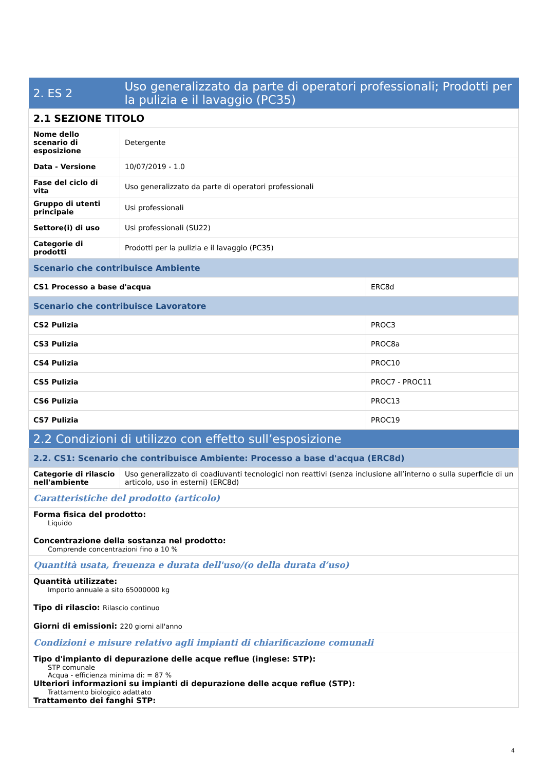| 2. ES 2 | Uso generalizzato da parte di operatori professionali; Prodotti per la pulizia e il lavaggio (PC35) | |
| 2.1 SEZIONE TITOLO | | |
| Nome dello scenario di esposizione | Detergente | |
| Data - Versione | 10/07/2019 - 1.0 | |
| Fase del ciclo di vita | Uso generalizzato da parte di operatori professionali | |
| Gruppo di utenti principale | Usi professionali | |
| Settore(i) di uso | Usi professionali (SU22) | |
| Categorie di prodotti | Prodotti per la pulizia e il lavaggio (PC35) | |
| Scenario che contribuisce Ambiente | | |
| CS1 Processo a base d'acqua | | ERC8d |
| Scenario che contribuisce Lavoratore | | |
| CS2 Pulizia | | PROC3 |
| CS3 Pulizia | | PROC8a |
| CS4 Pulizia | | PROC10 |
| CS5 Pulizia | | PROC7 - PROC11 |
| CS6 Pulizia | | PROC13 |
| CS7 Pulizia | | PROC19 |
| 2.2 Condizioni di utilizzo con effetto sull’esposizione | | |
| 2.2. CS1: Scenario che contribuisce Ambiente: Processo a base d'acqua (ERC8d) | | |
| Categorie di rilascio nell'ambiente | Uso generalizzato di coadiuvanti tecnologici non reattivi (senza inclusione all’interno o sulla superficie di un articolo, uso in esterni) (ERC8d) | |
| Caratteristiche del prodotto (articolo) | | |
| Forma fisica del prodotto: Liquido Concentrazione della sostanza nel prodotto: Comprende concentrazioni fino a 10 % | | |
| Quantità usata, freuenza e durata dell'uso/(o della durata d’uso) | | |
| Quantità utilizzate: Importo annuale a sito 65000000 kg Tipo di rilascio: Rilascio continuo Giorni di emissioni: 220 giorni all'anno | | |
| Condizioni e misure relativo agli impianti di chiarificazione comunali | | |
| Tipo d'impianto di depurazione delle acque reflue (inglese: STP): STP comunale Acqua - efficienza minima di: = 87 % Ulteriori informazioni su impianti di depurazione delle acque reflue (STP): Trattamento biologico adattato Trattamento dei fanghi STP: | | |
4